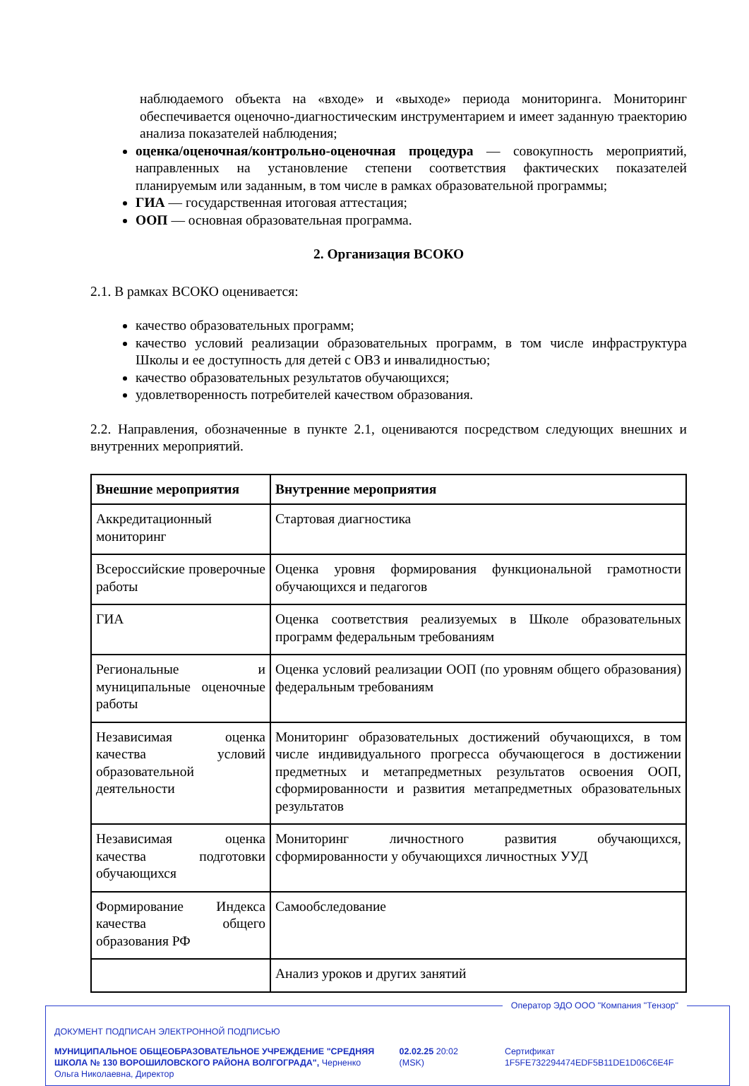наблюдаемого объекта на «входе» и «выходе» периода мониторинга. Мониторинг обеспечивается оценочно-диагностическим инструментарием и имеет заданную траекторию анализа показателей наблюдения;
оценка/оценочная/контрольно-оценочная процедура — совокупность мероприятий, направленных на установление степени соответствия фактических показателей планируемым или заданным, в том числе в рамках образовательной программы;
ГИА — государственная итоговая аттестация;
ООП — основная образовательная программа.
2. Организация ВСОКО
2.1. В рамках ВСОКО оценивается:
качество образовательных программ;
качество условий реализации образовательных программ, в том числе инфраструктура Школы и ее доступность для детей с ОВЗ и инвалидностью;
качество образовательных результатов обучающихся;
удовлетворенность потребителей качеством образования.
2.2. Направления, обозначенные в пункте 2.1, оцениваются посредством следующих внешних и внутренних мероприятий.
| Внешние мероприятия | Внутренние мероприятия |
| --- | --- |
| Аккредитационный мониторинг | Стартовая диагностика |
| Всероссийские проверочные работы | Оценка уровня формирования функциональной грамотности обучающихся и педагогов |
| ГИА | Оценка соответствия реализуемых в Школе образовательных программ федеральным требованиям |
| Региональные и муниципальные оценочные работы | Оценка условий реализации ООП (по уровням общего образования) федеральным требованиям |
| Независимая оценка качества условий образовательной деятельности | Мониторинг образовательных достижений обучающихся, в том числе индивидуального прогресса обучающегося в достижении предметных и метапредметных результатов освоения ООП, сформированности и развития метапредметных образовательных результатов |
| Независимая оценка качества подготовки обучающихся | Мониторинг личностного развития обучающихся, сформированности у обучающихся личностных УУД |
| Формирование Индекса качества общего образования РФ | Самообследование |
| | Анализ уроков и других занятий |
Оператор ЭДО ООО "Компания "Тензор"
ДОКУМЕНТ ПОДПИСАН ЭЛЕКТРОННОЙ ПОДПИСЬЮ
МУНИЦИПАЛЬНОЕ ОБЩЕОБРАЗОВАТЕЛЬНОЕ УЧРЕЖДЕНИЕ "СРЕДНЯЯ ШКОЛА № 130 ВОРОШИЛОВСКОГО РАЙОНА ВОЛГОГРАДА", Черненко Ольга Николаевна, Директор
02.02.25 20:02 (MSK) Сертификат 1F5FE732294474EDF5B11DE1D06C6E4F